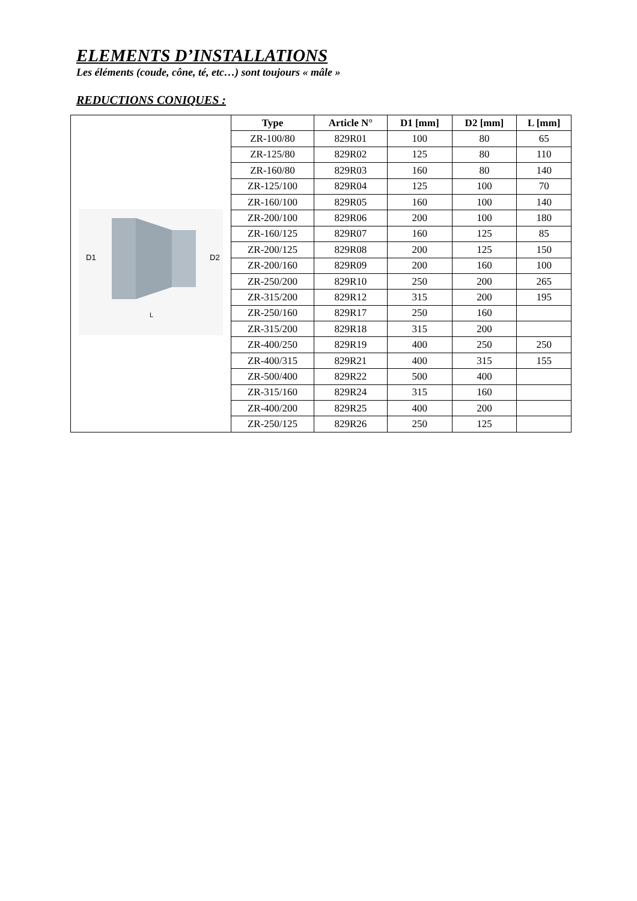ELEMENTS D’INSTALLATIONS
Les éléments (coude, cône, té, etc…) sont toujours « mâle »
REDUCTIONS CONIQUES :
| D1 D2 L | Type | Article N° | D1 [mm] | D2 [mm] | L [mm] |
| | ZR-100/80 | 829R01 | 100 | 80 | 65 |
| | ZR-125/80 | 829R02 | 125 | 80 | 110 |
| | ZR-160/80 | 829R03 | 160 | 80 | 140 |
| | ZR-125/100 | 829R04 | 125 | 100 | 70 |
| | ZR-160/100 | 829R05 | 160 | 100 | 140 |
| | ZR-200/100 | 829R06 | 200 | 100 | 180 |
| | ZR-160/125 | 829R07 | 160 | 125 | 85 |
| | ZR-200/125 | 829R08 | 200 | 125 | 150 |
| | ZR-200/160 | 829R09 | 200 | 160 | 100 |
| | ZR-250/200 | 829R10 | 250 | 200 | 265 |
| | ZR-315/200 | 829R12 | 315 | 200 | 195 |
| | ZR-250/160 | 829R17 | 250 | 160 | |
| | ZR-315/200 | 829R18 | 315 | 200 | |
| | ZR-400/250 | 829R19 | 400 | 250 | 250 |
| | ZR-400/315 | 829R21 | 400 | 315 | 155 |
| | ZR-500/400 | 829R22 | 500 | 400 | |
| | ZR-315/160 | 829R24 | 315 | 160 | |
| | ZR-400/200 | 829R25 | 400 | 200 | |
| | ZR-250/125 | 829R26 | 250 | 125 | |